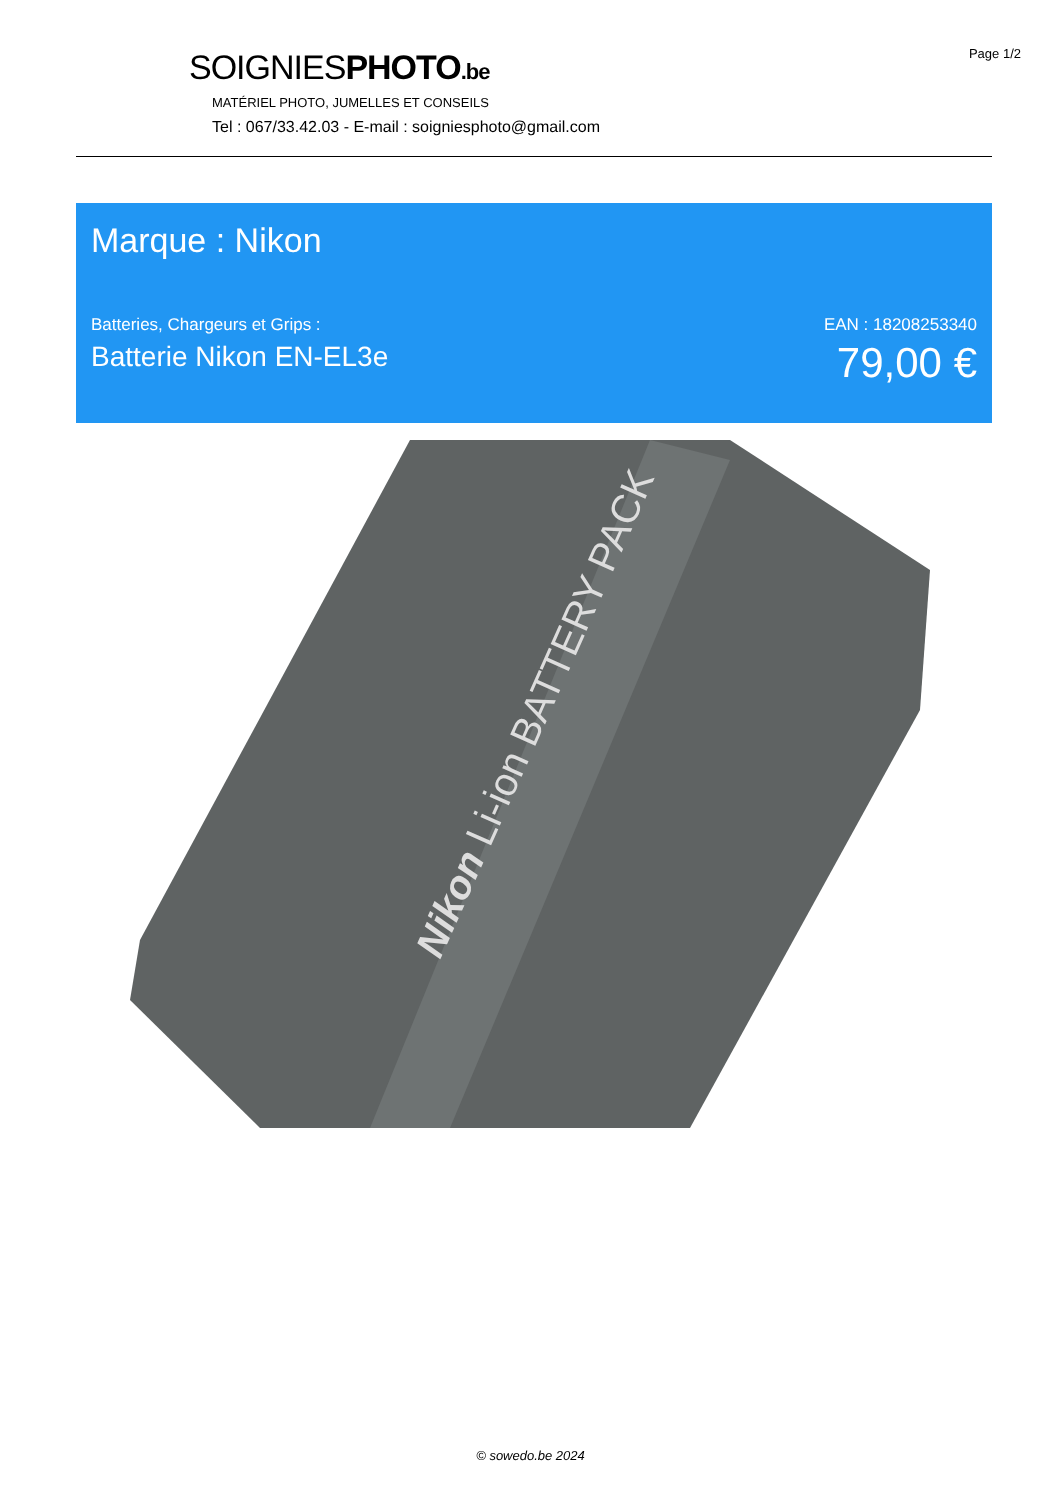Page 1/2
SOIGNIESPHOTO.be
MATÉRIEL PHOTO, JUMELLES ET CONSEILS
Tel : 067/33.42.03 - E-mail : soigniesphoto@gmail.com
Marque : Nikon
Batteries, Chargeurs et Grips :
Batterie Nikon EN-EL3e
EAN : 18208253340
79,00 €
Nikon Li-ion BATTERY PACK
© sowedo.be 2024